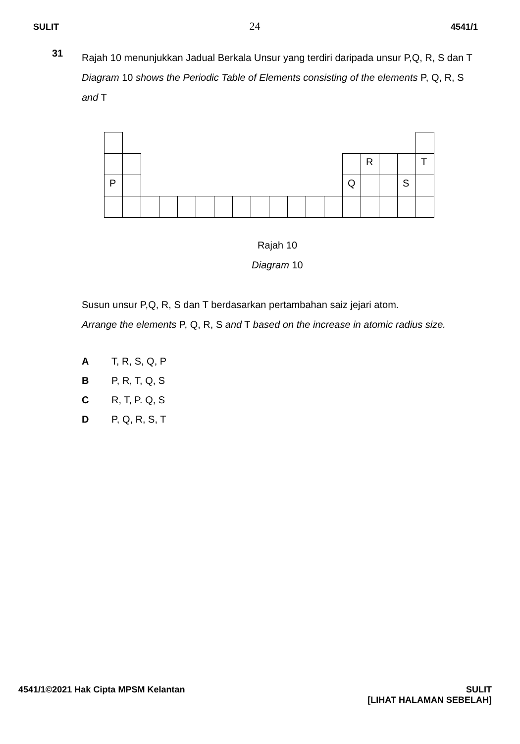SULIT 24 4541/1
31
Rajah 10 menunjukkan Jadual Berkala Unsur yang terdiri daripada unsur P,Q, R, S dan T
Diagram 10 shows the Periodic Table of Elements consisting of the elements P, Q, R, S and T
| | | | | | | | | | | | | | | R | | | T |
| P | | | | | | | | | | | | | Q | | | S | |
Rajah 10
Diagram 10
Susun unsur P,Q, R, S dan T berdasarkan pertambahan saiz jejari atom.
Arrange the elements P, Q, R, S and T based on the increase in atomic radius size.
A T, R, S, Q, P
B P, R, T, Q, S
C R, T, P. Q, S
D P, Q, R, S, T
4541/1©2021 Hak Cipta MPSM Kelantan
SULIT
[LIHAT HALAMAN SEBELAH]